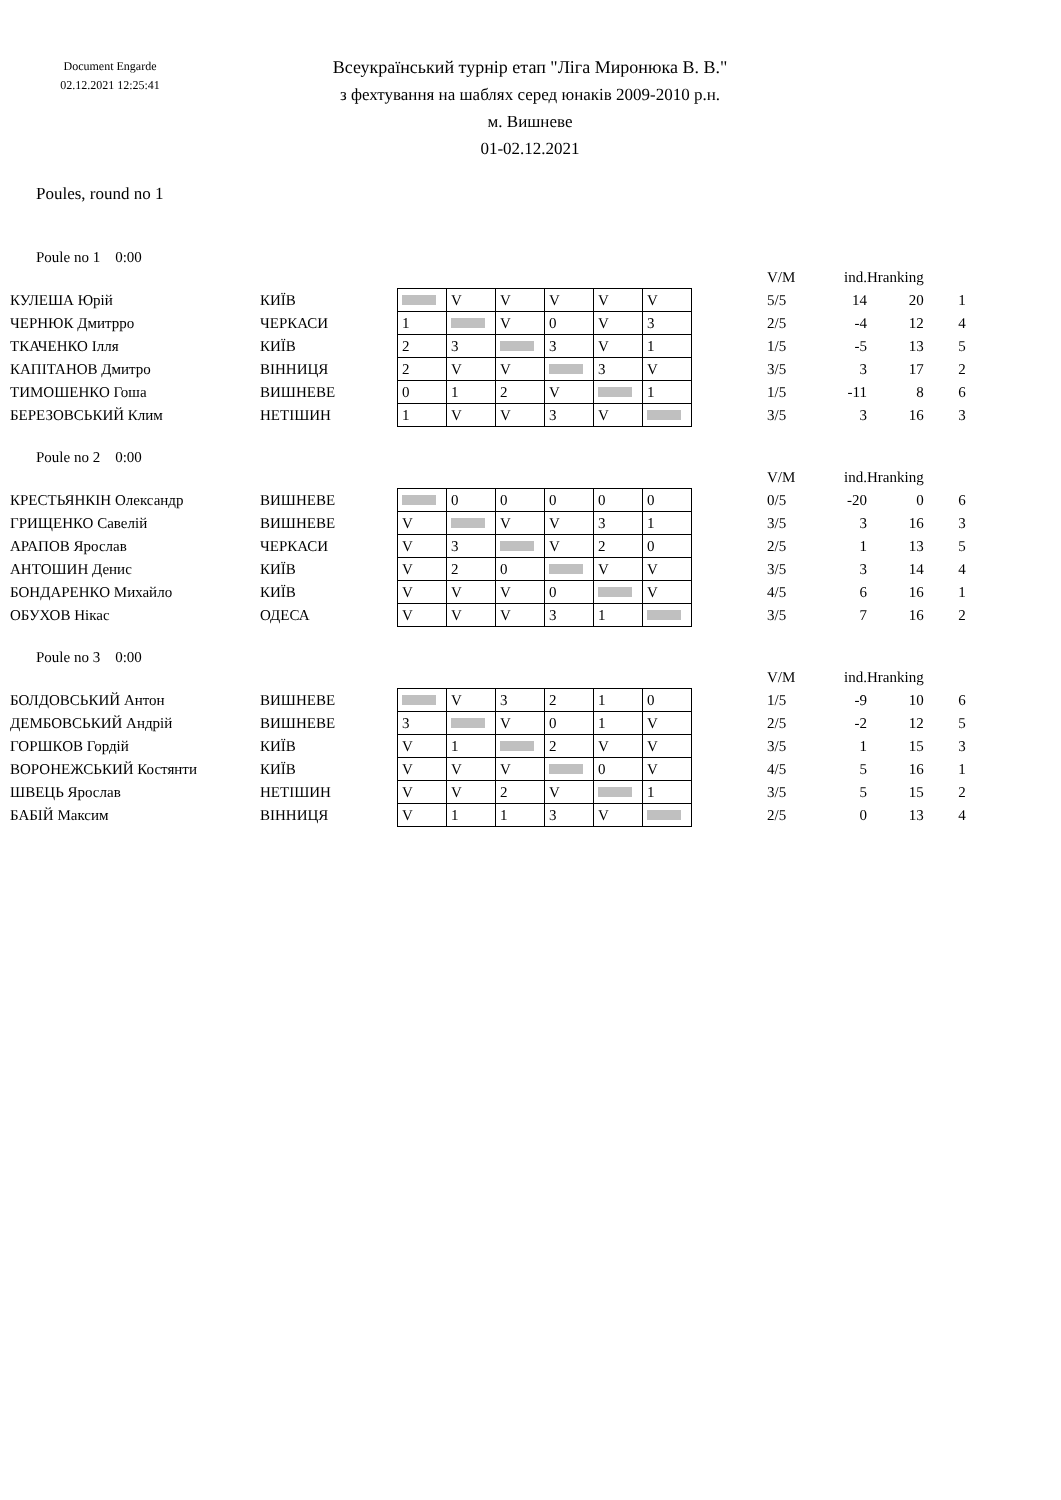Document Engarde
02.12.2021 12:25:41
Всеукраїнський турнір етап "Ліга Миронюка В. В."
з фехтування на шаблях серед юнаків 2009-2010 р.н.
м. Вишневе
01-02.12.2021
Poules, round no 1
Poule no 1 0:00
| | | | | | | | | | V/M | ind. | Hranking | |
| КУЛЕША Юрій | КИЇВ | | V | V | V | V | V | | 5/5 | 14 | 20 | 1 |
| ЧЕРНЮК Дмитрро | ЧЕРКАСИ | 1 | | V | 0 | V | 3 | | 2/5 | -4 | 12 | 4 |
| ТКАЧЕНКО Ілля | КИЇВ | 2 | 3 | | 3 | V | 1 | | 1/5 | -5 | 13 | 5 |
| КАПІТАНОВ Дмитро | ВІННИЦЯ | 2 | V | V | | 3 | V | | 3/5 | 3 | 17 | 2 |
| ТИМОШЕНКО Гоша | ВИШНЕВЕ | 0 | 1 | 2 | V | | 1 | | 1/5 | -11 | 8 | 6 |
| БЕРЕЗОВСЬКИЙ Клим | НЕТІШИН | 1 | V | V | 3 | V | | | 3/5 | 3 | 16 | 3 |
Poule no 2 0:00
| | | | | | | | | | V/M | ind. | Hranking | |
| КРЕСТЬЯНКІН Олександр | ВИШНЕВЕ | | 0 | 0 | 0 | 0 | 0 | | 0/5 | -20 | 0 | 6 |
| ГРИЩЕНКО Савелій | ВИШНЕВЕ | V | | V | V | 3 | 1 | | 3/5 | 3 | 16 | 3 |
| АРАПОВ Ярослав | ЧЕРКАСИ | V | 3 | | V | 2 | 0 | | 2/5 | 1 | 13 | 5 |
| АНТОШИН Денис | КИЇВ | V | 2 | 0 | | V | V | | 3/5 | 3 | 14 | 4 |
| БОНДАРЕНКО Михайло | КИЇВ | V | V | V | 0 | | V | | 4/5 | 6 | 16 | 1 |
| ОБУХОВ Нікас | ОДЕСА | V | V | V | 3 | 1 | | | 3/5 | 7 | 16 | 2 |
Poule no 3 0:00
| | | | | | | | | | V/M | ind. | Hranking | |
| БОЛДОВСЬКИЙ Антон | ВИШНЕВЕ | | V | 3 | 2 | 1 | 0 | | 1/5 | -9 | 10 | 6 |
| ДЕМБОВСЬКИЙ Андрій | ВИШНЕВЕ | 3 | | V | 0 | 1 | V | | 2/5 | -2 | 12 | 5 |
| ГОРШКОВ Гордій | КИЇВ | V | 1 | | 2 | V | V | | 3/5 | 1 | 15 | 3 |
| ВОРОНЕЖСЬКИЙ Костянти | КИЇВ | V | V | V | | 0 | V | | 4/5 | 5 | 16 | 1 |
| ШВЕЦЬ Ярослав | НЕТІШИН | V | V | 2 | V | | 1 | | 3/5 | 5 | 15 | 2 |
| БАБІЙ Максим | ВІННИЦЯ | V | 1 | 1 | 3 | V | | | 2/5 | 0 | 13 | 4 |